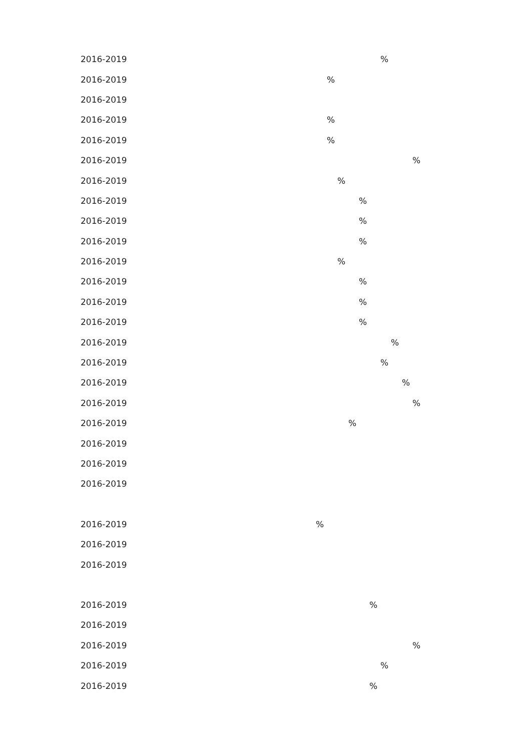2016-2019%
2016-2019%
2016-2019
2016-2019%
2016-2019%
2016-2019%
2016-2019%
2016-2019%
2016-2019%
2016-2019%
2016-2019%
2016-2019%
2016-2019%
2016-2019%
2016-2019%
2016-2019%
2016-2019%
2016-2019%
2016-2019%
2016-2019
2016-2019
2016-2019
2016-2019%
2016-2019
2016-2019
2016-2019%
2016-2019
2016-2019%
2016-2019%
2016-2019%